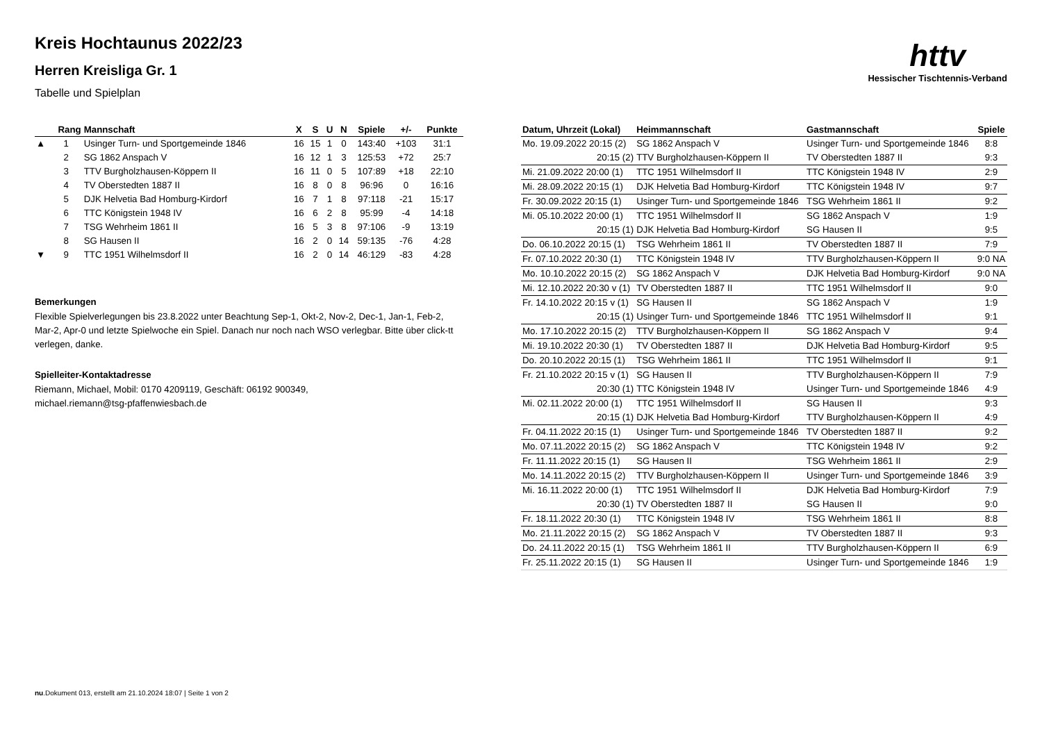httv
Hessischer Tischtennis-Verband
Kreis Hochtaunus 2022/23
Herren Kreisliga Gr. 1
Tabelle und Spielplan
| | Rang | Mannschaft | X | S | U | N | Spiele | +/- | Punkte |
| --- | --- | --- | --- | --- | --- | --- | --- | --- | --- |
| ▲ | 1 | Usinger Turn- und Sportgemeinde 1846 | 16 | 15 | 1 | 0 | 143:40 | +103 | 31:1 |
| | 2 | SG 1862 Anspach V | 16 | 12 | 1 | 3 | 125:53 | +72 | 25:7 |
| | 3 | TTV Burgholzhausen-Köppern II | 16 | 11 | 0 | 5 | 107:89 | +18 | 22:10 |
| | 4 | TV Oberstedten 1887 II | 16 | 8 | 0 | 8 | 96:96 | 0 | 16:16 |
| | 5 | DJK Helvetia Bad Homburg-Kirdorf | 16 | 7 | 1 | 8 | 97:118 | -21 | 15:17 |
| | 6 | TTC Königstein 1948 IV | 16 | 6 | 2 | 8 | 95:99 | -4 | 14:18 |
| | 7 | TSG Wehrheim 1861 II | 16 | 5 | 3 | 8 | 97:106 | -9 | 13:19 |
| | 8 | SG Hausen II | 16 | 2 | 0 | 14 | 59:135 | -76 | 4:28 |
| ▼ | 9 | TTC 1951 Wilhelmsdorf II | 16 | 2 | 0 | 14 | 46:129 | -83 | 4:28 |
Bemerkungen
Flexible Spielverlegungen bis 23.8.2022 unter Beachtung Sep-1, Okt-2, Nov-2, Dec-1, Jan-1, Feb-2, Mar-2, Apr-0 und letzte Spielwoche ein Spiel. Danach nur noch nach WSO verlegbar. Bitte über click-tt verlegen, danke.
Spielleiter-Kontaktadresse
Riemann, Michael, Mobil: 0170 4209119, Geschäft: 06192 900349,
michael.riemann@tsg-pfaffenwiesbach.de
| Datum, Uhrzeit (Lokal) | Heimmannschaft | Gastmannschaft | Spiele |
| --- | --- | --- | --- |
| Mo. 19.09.2022 20:15 (2) | SG 1862 Anspach V | Usinger Turn- und Sportgemeinde 1846 | 8:8 |
| 20:15 (2) | TTV Burgholzhausen-Köppern II | TV Oberstedten 1887 II | 9:3 |
| Mi. 21.09.2022 20:00 (1) | TTC 1951 Wilhelmsdorf II | TTC Königstein 1948 IV | 2:9 |
| Mi. 28.09.2022 20:15 (1) | DJK Helvetia Bad Homburg-Kirdorf | TTC Königstein 1948 IV | 9:7 |
| Fr. 30.09.2022 20:15 (1) | Usinger Turn- und Sportgemeinde 1846 | TSG Wehrheim 1861 II | 9:2 |
| Mi. 05.10.2022 20:00 (1) | TTC 1951 Wilhelmsdorf II | SG 1862 Anspach V | 1:9 |
| 20:15 (1) | DJK Helvetia Bad Homburg-Kirdorf | SG Hausen II | 9:5 |
| Do. 06.10.2022 20:15 (1) | TSG Wehrheim 1861 II | TV Oberstedten 1887 II | 7:9 |
| Fr. 07.10.2022 20:30 (1) | TTC Königstein 1948 IV | TTV Burgholzhausen-Köppern II | 9:0 NA |
| Mo. 10.10.2022 20:15 (2) | SG 1862 Anspach V | DJK Helvetia Bad Homburg-Kirdorf | 9:0 NA |
| Mi. 12.10.2022 20:30 v (1) | TV Oberstedten 1887 II | TTC 1951 Wilhelmsdorf II | 9:0 |
| Fr. 14.10.2022 20:15 v (1) | SG Hausen II | SG 1862 Anspach V | 1:9 |
| 20:15 (1) | Usinger Turn- und Sportgemeinde 1846 | TTC 1951 Wilhelmsdorf II | 9:1 |
| Mo. 17.10.2022 20:15 (2) | TTV Burgholzhausen-Köppern II | SG 1862 Anspach V | 9:4 |
| Mi. 19.10.2022 20:30 (1) | TV Oberstedten 1887 II | DJK Helvetia Bad Homburg-Kirdorf | 9:5 |
| Do. 20.10.2022 20:15 (1) | TSG Wehrheim 1861 II | TTC 1951 Wilhelmsdorf II | 9:1 |
| Fr. 21.10.2022 20:15 v (1) | SG Hausen II | TTV Burgholzhausen-Köppern II | 7:9 |
| 20:30 (1) | TTC Königstein 1948 IV | Usinger Turn- und Sportgemeinde 1846 | 4:9 |
| Mi. 02.11.2022 20:00 (1) | TTC 1951 Wilhelmsdorf II | SG Hausen II | 9:3 |
| 20:15 (1) | DJK Helvetia Bad Homburg-Kirdorf | TTV Burgholzhausen-Köppern II | 4:9 |
| Fr. 04.11.2022 20:15 (1) | Usinger Turn- und Sportgemeinde 1846 | TV Oberstedten 1887 II | 9:2 |
| Mo. 07.11.2022 20:15 (2) | SG 1862 Anspach V | TTC Königstein 1948 IV | 9:2 |
| Fr. 11.11.2022 20:15 (1) | SG Hausen II | TSG Wehrheim 1861 II | 2:9 |
| Mo. 14.11.2022 20:15 (2) | TTV Burgholzhausen-Köppern II | Usinger Turn- und Sportgemeinde 1846 | 3:9 |
| Mi. 16.11.2022 20:00 (1) | TTC 1951 Wilhelmsdorf II | DJK Helvetia Bad Homburg-Kirdorf | 7:9 |
| 20:30 (1) | TV Oberstedten 1887 II | SG Hausen II | 9:0 |
| Fr. 18.11.2022 20:30 (1) | TTC Königstein 1948 IV | TSG Wehrheim 1861 II | 8:8 |
| Mo. 21.11.2022 20:15 (2) | SG 1862 Anspach V | TV Oberstedten 1887 II | 9:3 |
| Do. 24.11.2022 20:15 (1) | TSG Wehrheim 1861 II | TTV Burgholzhausen-Köppern II | 6:9 |
| Fr. 25.11.2022 20:15 (1) | SG Hausen II | Usinger Turn- und Sportgemeinde 1846 | 1:9 |
nu.Dokument 013, erstellt am 21.10.2024 18:07 | Seite 1 von 2